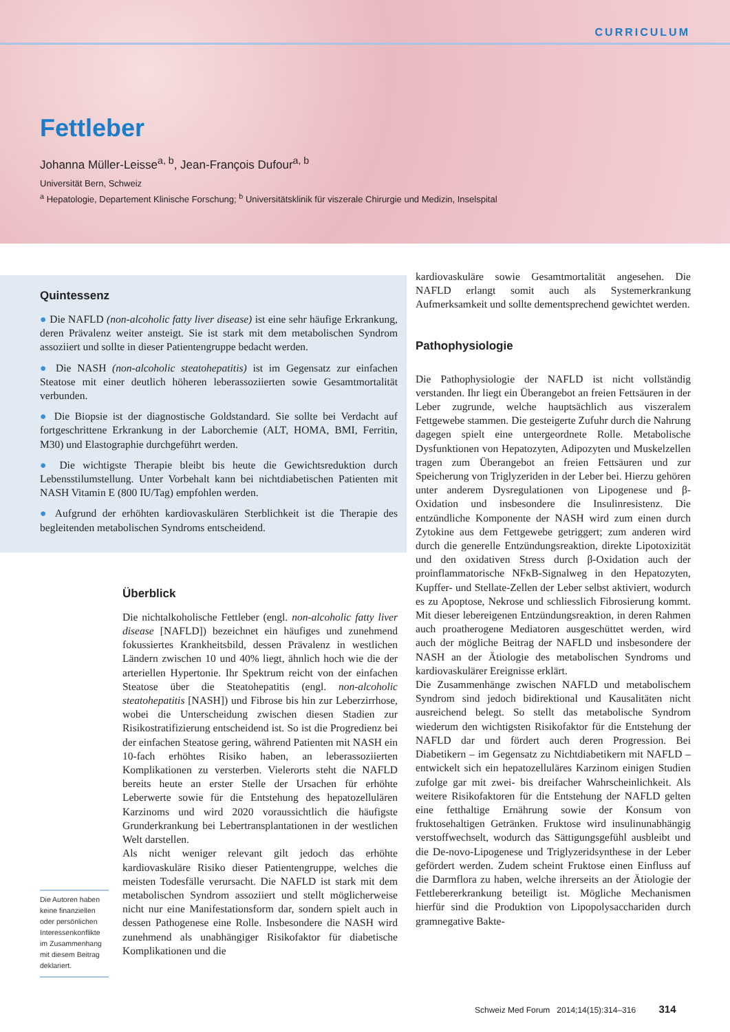CURRICULUM
Fettleber
Johanna Müller-Leisse<sup>a, b</sup>, Jean-François Dufour<sup>a, b</sup>
Universität Bern, Schweiz
<sup>a</sup> Hepatologie, Departement Klinische Forschung; <sup>b</sup> Universitätsklinik für viszerale Chirurgie und Medizin, Inselspital
Quintessenz
● Die NAFLD (non-alcoholic fatty liver disease) ist eine sehr häufige Erkrankung, deren Prävalenz weiter ansteigt. Sie ist stark mit dem metabolischen Syndrom assoziiert und sollte in dieser Patientengruppe bedacht werden.
● Die NASH (non-alcoholic steatohepatitis) ist im Gegensatz zur einfachen Steatose mit einer deutlich höheren leberassoziierten sowie Gesamtmortalität verbunden.
● Die Biopsie ist der diagnostische Goldstandard. Sie sollte bei Verdacht auf fortgeschrittene Erkrankung in der Laborchemie (ALT, HOMA, BMI, Ferritin, M30) und Elastographie durchgeführt werden.
● Die wichtigste Therapie bleibt bis heute die Gewichtsreduktion durch Lebensstilumstellung. Unter Vorbehalt kann bei nichtdiabetischen Patienten mit NASH Vitamin E (800 IU/Tag) empfohlen werden.
● Aufgrund der erhöhten kardiovaskulären Sterblichkeit ist die Therapie des begleitenden metabolischen Syndroms entscheidend.
Die Autoren haben keine finanziellen oder persönlichen Interessenkonflikte im Zusammenhang mit diesem Beitrag deklariert.
Überblick
Die nichtalkoholische Fettleber (engl. non-alcoholic fatty liver disease [NAFLD]) bezeichnet ein häufiges und zunehmend fokussiertes Krankheitsbild, dessen Prävalenz in westlichen Ländern zwischen 10 und 40% liegt, ähnlich hoch wie die der arteriellen Hypertonie. Ihr Spektrum reicht von der einfachen Steatose über die Steatohepatitis (engl. non-alcoholic steatohepatitis [NASH]) und Fibrose bis hin zur Leberzirrhose, wobei die Unterscheidung zwischen diesen Stadien zur Risikostratifizierung entscheidend ist. So ist die Progredienz bei der einfachen Steatose gering, während Patienten mit NASH ein 10-fach erhöhtes Risiko haben, an leberassoziierten Komplikationen zu versterben. Vielerorts steht die NAFLD bereits heute an erster Stelle der Ursachen für erhöhte Leberwerte sowie für die Entstehung des hepatozellulären Karzinoms und wird 2020 voraussichtlich die häufigste Grunderkrankung bei Lebertransplantationen in der westlichen Welt darstellen.
Als nicht weniger relevant gilt jedoch das erhöhte kardiovaskuläre Risiko dieser Patientengruppe, welches die meisten Todesfälle verursacht. Die NAFLD ist stark mit dem metabolischen Syndrom assoziiert und stellt möglicherweise nicht nur eine Manifestationsform dar, sondern spielt auch in dessen Pathogenese eine Rolle. Insbesondere die NASH wird zunehmend als unabhängiger Risikofaktor für diabetische Komplikationen und die
kardiovaskuläre sowie Gesamtmortalität angesehen. Die NAFLD erlangt somit auch als Systemerkrankung Aufmerksamkeit und sollte dementsprechend gewichtet werden.
Pathophysiologie
Die Pathophysiologie der NAFLD ist nicht vollständig verstanden. Ihr liegt ein Überangebot an freien Fettsäuren in der Leber zugrunde, welche hauptsächlich aus viszeralem Fettgewebe stammen. Die gesteigerte Zufuhr durch die Nahrung dagegen spielt eine untergeordnete Rolle. Metabolische Dysfunktionen von Hepatozyten, Adipozyten und Muskelzellen tragen zum Überangebot an freien Fettsäuren und zur Speicherung von Triglyzeriden in der Leber bei. Hierzu gehören unter anderem Dysregulationen von Lipogenese und β-Oxidation und insbesondere die Insulinresistenz. Die entzündliche Komponente der NASH wird zum einen durch Zytokine aus dem Fettgewebe getriggert; zum anderen wird durch die generelle Entzündungsreaktion, direkte Lipotoxizität und den oxidativen Stress durch β-Oxidation auch der proinflammatorische NFκB-Signalweg in den Hepatozyten, Kupffer- und Stellate-Zellen der Leber selbst aktiviert, wodurch es zu Apoptose, Nekrose und schliesslich Fibrosierung kommt. Mit dieser lebereigenen Entzündungsreaktion, in deren Rahmen auch proatherogene Mediatoren ausgeschüttet werden, wird auch der mögliche Beitrag der NAFLD und insbesondere der NASH an der Ätiologie des metabolischen Syndroms und kardiovaskulärer Ereignisse erklärt.
Die Zusammenhänge zwischen NAFLD und metabolischem Syndrom sind jedoch bidirektional und Kausalitäten nicht ausreichend belegt. So stellt das metabolische Syndrom wiederum den wichtigsten Risikofaktor für die Entstehung der NAFLD dar und fördert auch deren Progression. Bei Diabetikern – im Gegensatz zu Nichtdiabetikern mit NAFLD – entwickelt sich ein hepatozelluläres Karzinom einigen Studien zufolge gar mit zwei- bis dreifacher Wahrscheinlichkeit. Als weitere Risikofaktoren für die Entstehung der NAFLD gelten eine fetthaltige Ernährung sowie der Konsum von fruktosehaltigen Getränken. Fruktose wird insulinunabhängig verstoffwechselt, wodurch das Sättigungsgefühl ausbleibt und die De-novo-Lipogenese und Triglyzeridsynthese in der Leber gefördert werden. Zudem scheint Fruktose einen Einfluss auf die Darmflora zu haben, welche ihrerseits an der Ätiologie der Fettlebererkrankung beteiligt ist. Mögliche Mechanismen hierfür sind die Produktion von Lipopolysacchariden durch gramnegative Bakte-
Schweiz Med Forum 2014;14(15):314–316 314